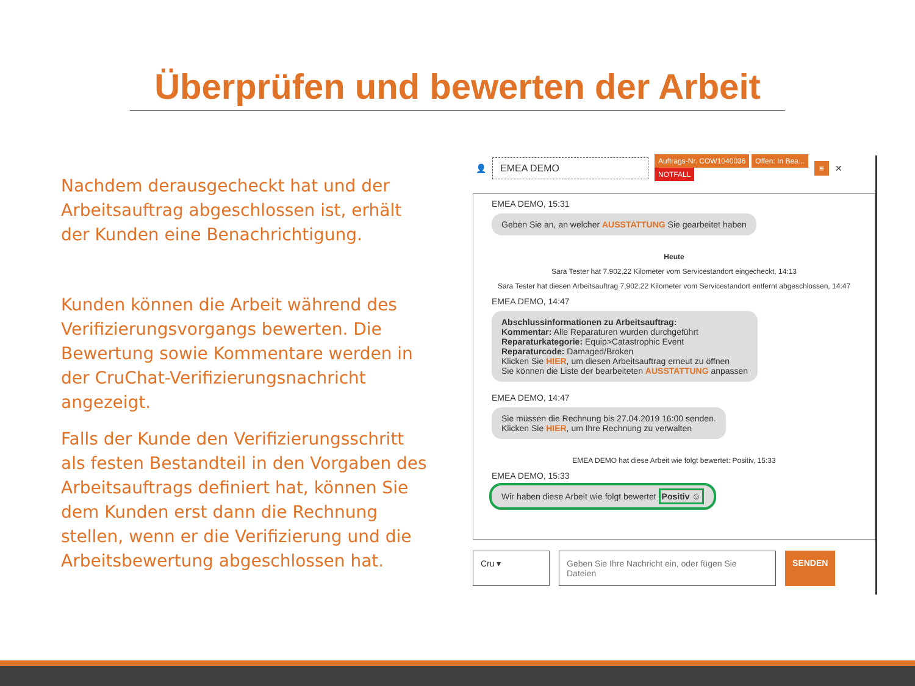Überprüfen und bewerten der Arbeit
Nachdem derausgecheckt hat und der Arbeitsauftrag abgeschlossen ist, erhält der Kunden eine Benachrichtigung.
Kunden können die Arbeit während des Verifizierungsvorgangs bewerten. Die Bewertung sowie Kommentare werden in der CruChat-Verifizierungsnachricht angezeigt.
Falls der Kunde den Verifizierungsschritt als festen Bestandteil in den Vorgaben des Arbeitsauftrags definiert hat, können Sie dem Kunden erst dann die Rechnung stellen, wenn er die Verifizierung und die Arbeitsbewertung abgeschlossen hat.
👤
EMEA DEMO
Auftrags-Nr. COW1040036 Offen: In Bea...
NOTFALL
≡ ✕
EMEA DEMO, 15:31
Geben Sie an, an welcher AUSSTATTUNG Sie gearbeitet haben
Heute
Sara Tester hat 7.902,22 Kilometer vom Servicestandort eingecheckt, 14:13
Sara Tester hat diesen Arbeitsauftrag 7,902.22 Kilometer vom Servicestandort entfernt abgeschlossen, 14:47
EMEA DEMO, 14:47
Abschlussinformationen zu Arbeitsauftrag:
Kommentar: Alle Reparaturen wurden durchgeführt
Reparaturkategorie: Equip>Catastrophic Event
Reparaturcode: Damaged/Broken
Klicken Sie HIER, um diesen Arbeitsauftrag erneut zu öffnen
Sie können die Liste der bearbeiteten AUSSTATTUNG anpassen
EMEA DEMO, 14:47
Sie müssen die Rechnung bis 27.04.2019 16:00 senden.
Klicken Sie HIER, um Ihre Rechnung zu verwalten
EMEA DEMO hat diese Arbeit wie folgt bewertet: Positiv, 15:33
EMEA DEMO, 15:33
Wir haben diese Arbeit wie folgt bewertet Positiv ☺
Cru ▾ Geben Sie Ihre Nachricht ein, oder fügen Sie Dateien
SENDEN